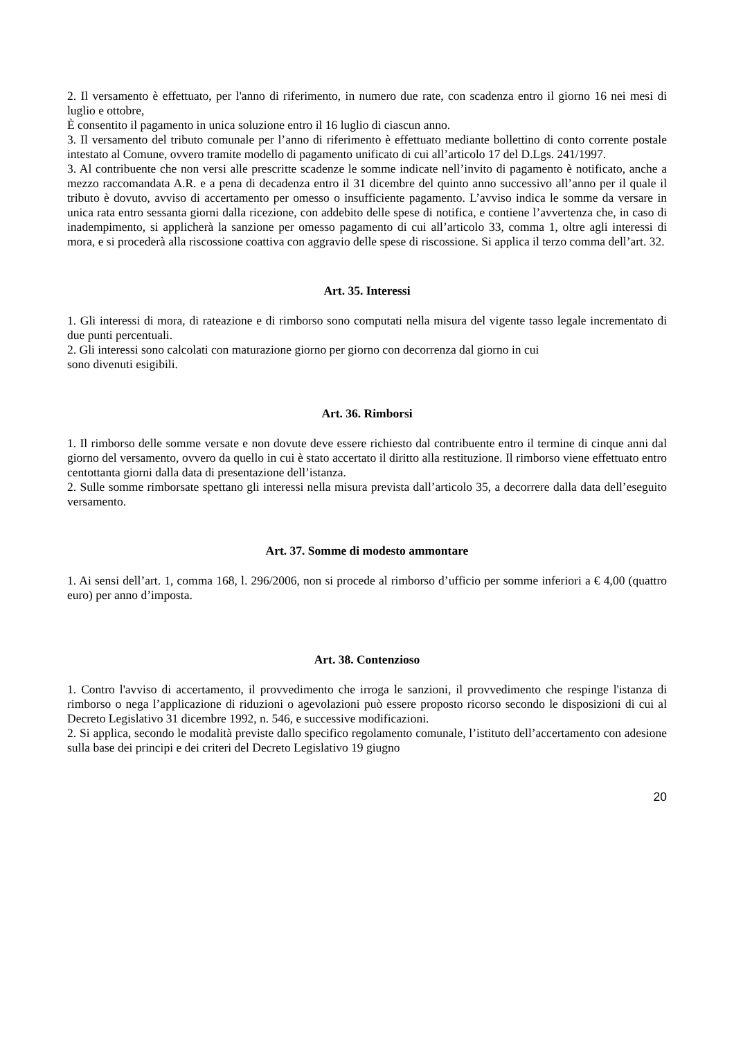2. Il versamento è effettuato, per l'anno di riferimento, in numero due rate, con scadenza entro il giorno 16 nei mesi di luglio e ottobre,
È consentito il pagamento in unica soluzione entro il 16 luglio di ciascun anno.
3. Il versamento del tributo comunale per l’anno di riferimento è effettuato mediante bollettino di conto corrente postale intestato al Comune, ovvero tramite modello di pagamento unificato di cui all’articolo 17 del D.Lgs. 241/1997.
3. Al contribuente che non versi alle prescritte scadenze le somme indicate nell’invito di pagamento è notificato, anche a mezzo raccomandata A.R. e a pena di decadenza entro il 31 dicembre del quinto anno successivo all’anno per il quale il tributo è dovuto, avviso di accertamento per omesso o insufficiente pagamento. L’avviso indica le somme da versare in unica rata entro sessanta giorni dalla ricezione, con addebito delle spese di notifica, e contiene l’avvertenza che, in caso di inadempimento, si applicherà la sanzione per omesso pagamento di cui all’articolo 33, comma 1, oltre agli interessi di mora, e si procederà alla riscossione coattiva con aggravio delle spese di riscossione. Si applica il terzo comma dell’art. 32.
Art. 35. Interessi
1. Gli interessi di mora, di rateazione e di rimborso sono computati nella misura del vigente tasso legale incrementato di due punti percentuali.
2. Gli interessi sono calcolati con maturazione giorno per giorno con decorrenza dal giorno in cui
sono divenuti esigibili.
Art. 36. Rimborsi
1. Il rimborso delle somme versate e non dovute deve essere richiesto dal contribuente entro il termine di cinque anni dal giorno del versamento, ovvero da quello in cui è stato accertato il diritto alla restituzione. Il rimborso viene effettuato entro centottanta giorni dalla data di presentazione dell’istanza.
2. Sulle somme rimborsate spettano gli interessi nella misura prevista dall’articolo 35, a decorrere dalla data dell’eseguito versamento.
Art. 37. Somme di modesto ammontare
1. Ai sensi dell’art. 1, comma 168, l. 296/2006, non si procede al rimborso d’ufficio per somme inferiori a € 4,00 (quattro euro) per anno d’imposta.
Art. 38. Contenzioso
1. Contro l'avviso di accertamento, il provvedimento che irroga le sanzioni, il provvedimento che respinge l'istanza di rimborso o nega l’applicazione di riduzioni o agevolazioni può essere proposto ricorso secondo le disposizioni di cui al Decreto Legislativo 31 dicembre 1992, n. 546, e successive modificazioni.
2. Si applica, secondo le modalità previste dallo specifico regolamento comunale, l’istituto dell’accertamento con adesione sulla base dei principi e dei criteri del Decreto Legislativo 19 giugno
20